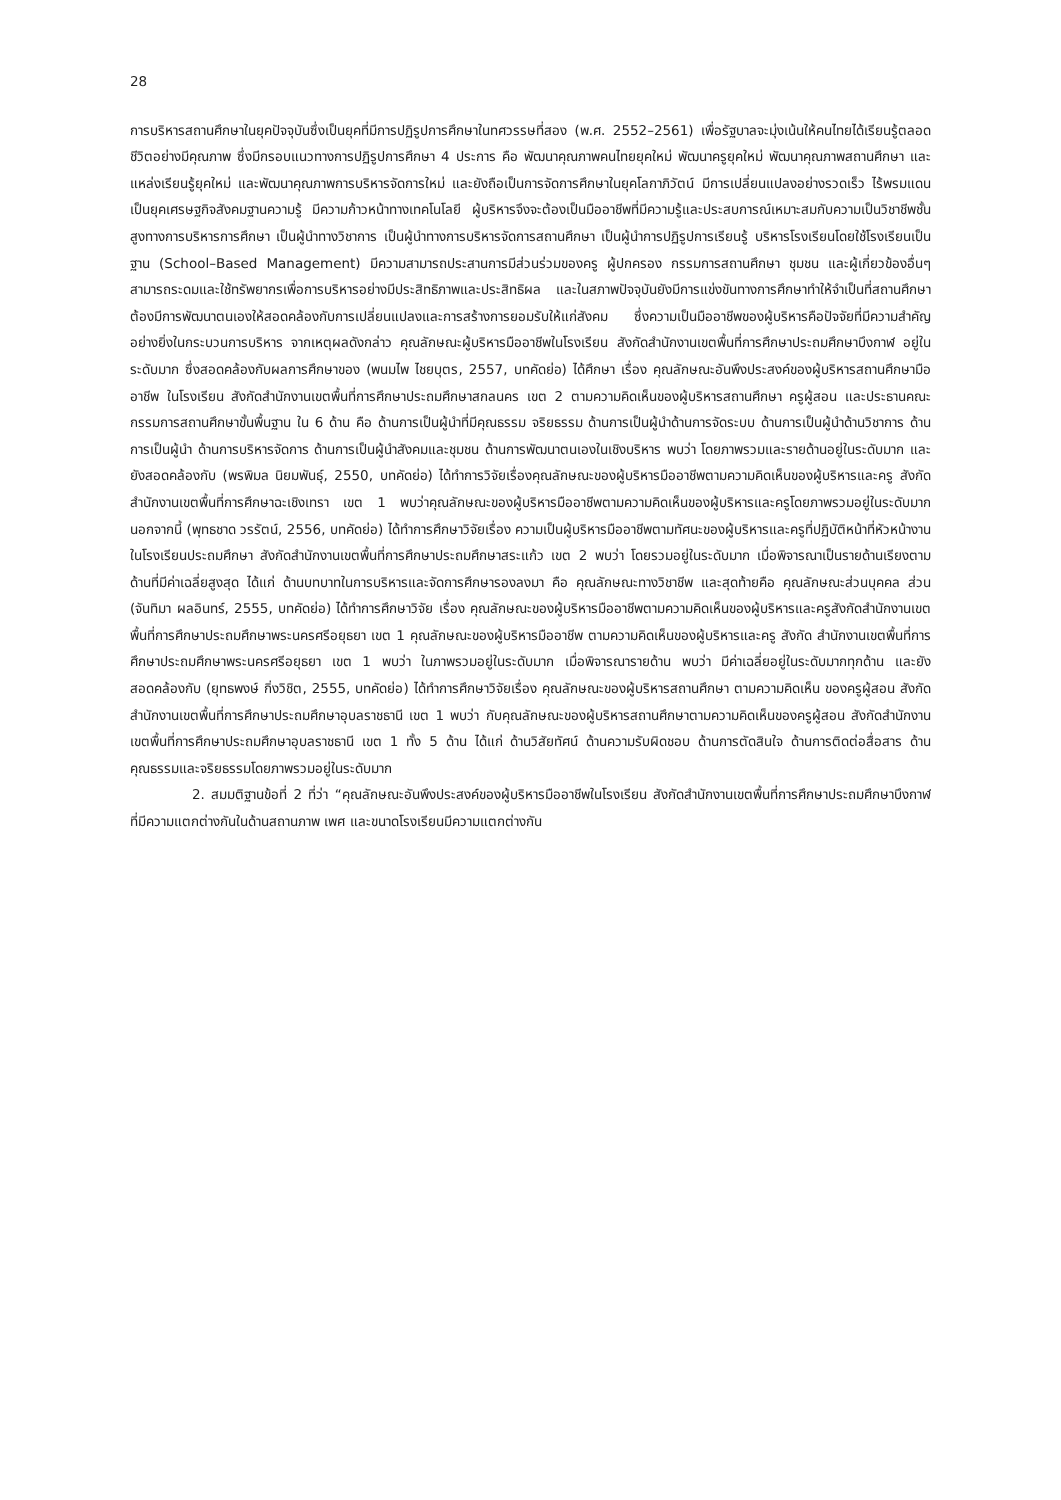28
การบริหารสถานศึกษาในยุคปัจจุบันซึ่งเป็นยุคที่มีการปฏิรูปการศึกษาในทศวรรษที่สอง (พ.ศ. 2552–2561) เพื่อรัฐบาลจะมุ่งเน้นให้คนไทยได้เรียนรู้ตลอดชีวิตอย่างมีคุณภาพ ซึ่งมีกรอบแนวทางการปฏิรูปการศึกษา 4 ประการ คือ พัฒนาคุณภาพคนไทยยุคใหม่ พัฒนาครูยุคใหม่ พัฒนาคุณภาพสถานศึกษา และแหล่งเรียนรู้ยุคใหม่ และพัฒนาคุณภาพการบริหารจัดการใหม่ และยังถือเป็นการจัดการศึกษาในยุคโลกาภิวัตน์ มีการเปลี่ยนแปลงอย่างรวดเร็ว ไร้พรมแดน เป็นยุคเศรษฐกิจสังคมฐานความรู้ มีความก้าวหน้าทางเทคโนโลยี ผู้บริหารจึงจะต้องเป็นมืออาชีพที่มีความรู้และประสบการณ์เหมาะสมกับความเป็นวิชาชีพชั้นสูงทางการบริหารการศึกษา เป็นผู้นำทางวิชาการ เป็นผู้นำทางการบริหารจัดการสถานศึกษา เป็นผู้นำการปฏิรูปการเรียนรู้ บริหารโรงเรียนโดยใช้โรงเรียนเป็นฐาน (School–Based Management) มีความสามารถประสานการมีส่วนร่วมของครู ผู้ปกครอง กรรมการสถานศึกษา ชุมชน และผู้เกี่ยวข้องอื่นๆ สามารถระดมและใช้ทรัพยากรเพื่อการบริหารอย่างมีประสิทธิภาพและประสิทธิผล และในสภาพปัจจุบันยังมีการแข่งขันทางการศึกษาทำให้จำเป็นที่สถานศึกษาต้องมีการพัฒนาตนเองให้สอดคล้องกับการเปลี่ยนแปลงและการสร้างการยอมรับให้แก่สังคม ซึ่งความเป็นมืออาชีพของผู้บริหารคือปัจจัยที่มีความสำคัญอย่างยิ่งในกระบวนการบริหาร จากเหตุผลดังกล่าว คุณลักษณะผู้บริหารมืออาชีพในโรงเรียน สังกัดสำนักงานเขตพื้นที่การศึกษาประถมศึกษาบึงกาฬ อยู่ในระดับมาก ซึ่งสอดคล้องกับผลการศึกษาของ (พนมไพ ไชยบุตร, 2557, บทคัดย่อ) ได้ศึกษา เรื่อง คุณลักษณะอันพึงประสงค์ของผู้บริหารสถานศึกษามืออาชีพ ในโรงเรียน สังกัดสำนักงานเขตพื้นที่การศึกษาประถมศึกษาสกลนคร เขต 2 ตามความคิดเห็นของผู้บริหารสถานศึกษา ครูผู้สอน และประธานคณะกรรมการสถานศึกษาขั้นพื้นฐาน ใน 6 ด้าน คือ ด้านการเป็นผู้นำที่มีคุณธรรม จริยธรรม ด้านการเป็นผู้นำด้านการจัดระบบ ด้านการเป็นผู้นำด้านวิชาการ ด้านการเป็นผู้นำ ด้านการบริหารจัดการ ด้านการเป็นผู้นำสังคมและชุมชน ด้านการพัฒนาตนเองในเชิงบริหาร พบว่า โดยภาพรวมและรายด้านอยู่ในระดับมาก และยังสอดคล้องกับ (พรพิมล นิยมพันธุ์, 2550, บทคัดย่อ) ได้ทำการวิจัยเรื่องคุณลักษณะของผู้บริหารมืออาชีพตามความคิดเห็นของผู้บริหารและครู สังกัดสำนักงานเขตพื้นที่การศึกษาฉะเชิงเทรา เขต 1 พบว่าคุณลักษณะของผู้บริหารมืออาชีพตามความคิดเห็นของผู้บริหารและครูโดยภาพรวมอยู่ในระดับมาก นอกจากนี้ (พุทธชาด วรรัตน์, 2556, บทคัดย่อ) ได้ทำการศึกษาวิจัยเรื่อง ความเป็นผู้บริหารมืออาชีพตามทัศนะของผู้บริหารและครูที่ปฏิบัติหน้าที่หัวหน้างานในโรงเรียนประถมศึกษา สังกัดสำนักงานเขตพื้นที่การศึกษาประถมศึกษาสระแก้ว เขต 2 พบว่า โดยรวมอยู่ในระดับมาก เมื่อพิจารณาเป็นรายด้านเรียงตามด้านที่มีค่าเฉลี่ยสูงสุด ได้แก่ ด้านบทบาทในการบริหารและจัดการศึกษารองลงมา คือ คุณลักษณะทางวิชาชีพ และสุดท้ายคือ คุณลักษณะส่วนบุคคล ส่วน (จันทิมา ผลอินทร์, 2555, บทคัดย่อ) ได้ทำการศึกษาวิจัย เรื่อง คุณลักษณะของผู้บริหารมืออาชีพตามความคิดเห็นของผู้บริหารและครูสังกัดสำนักงานเขตพื้นที่การศึกษาประถมศึกษาพระนครศรีอยุธยา เขต 1 คุณลักษณะของผู้บริหารมืออาชีพ ตามความคิดเห็นของผู้บริหารและครู สังกัด สำนักงานเขตพื้นที่การศึกษาประถมศึกษาพระนครศรีอยุธยา เขต 1 พบว่า ในภาพรวมอยู่ในระดับมาก เมื่อพิจารณารายด้าน พบว่า มีค่าเฉลี่ยอยู่ในระดับมากทุกด้าน และยังสอดคล้องกับ (ยุทธพงษ์ กิ่งวิชิต, 2555, บทคัดย่อ) ได้ทำการศึกษาวิจัยเรื่อง คุณลักษณะของผู้บริหารสถานศึกษา ตามความคิดเห็น ของครูผู้สอน สังกัดสำนักงานเขตพื้นที่การศึกษาประถมศึกษาอุบลราชธานี เขต 1 พบว่า กับคุณลักษณะของผู้บริหารสถานศึกษาตามความคิดเห็นของครูผู้สอน สังกัดสำนักงานเขตพื้นที่การศึกษาประถมศึกษาอุบลราชธานี เขต 1 ทั้ง 5 ด้าน ได้แก่ ด้านวิสัยทัศน์ ด้านความรับผิดชอบ ด้านการตัดสินใจ ด้านการติดต่อสื่อสาร ด้านคุณธรรมและจริยธรรมโดยภาพรวมอยู่ในระดับมาก
2. สมมติฐานข้อที่ 2 ที่ว่า “คุณลักษณะอันพึงประสงค์ของผู้บริหารมืออาชีพในโรงเรียน สังกัดสำนักงานเขตพื้นที่การศึกษาประถมศึกษาบึงกาฬ ที่มีความแตกต่างกันในด้านสถานภาพ เพศ และขนาดโรงเรียนมีความแตกต่างกัน